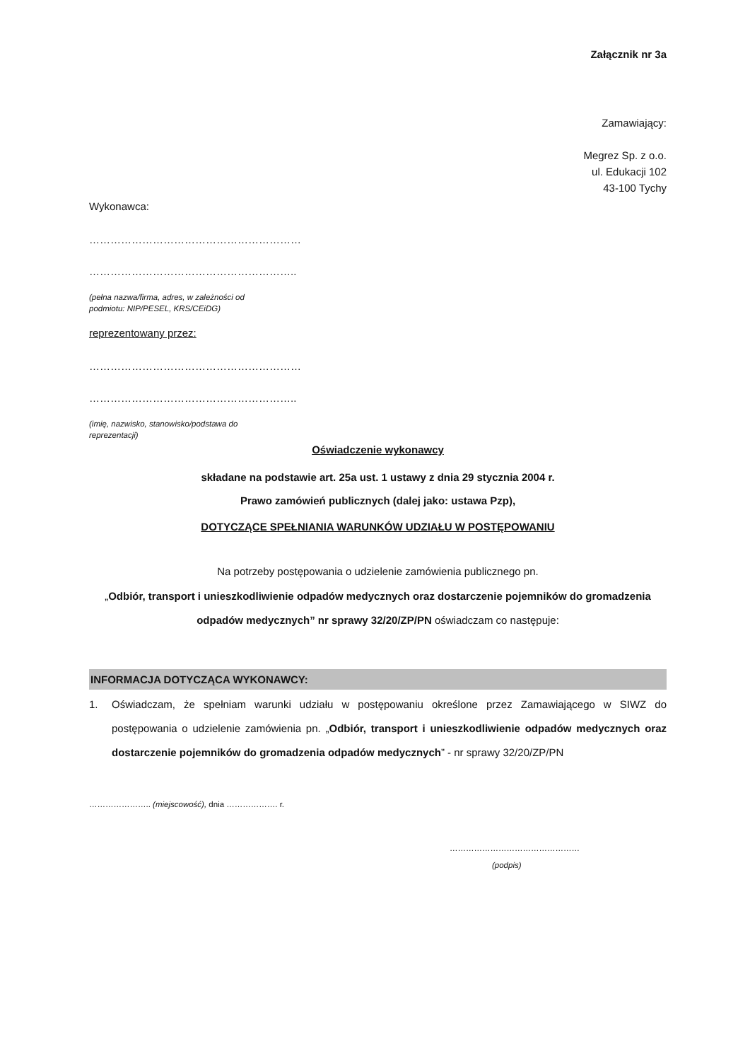Załącznik nr 3a
Zamawiający:
Megrez Sp. z o.o.
ul. Edukacji 102
43-100 Tychy
Wykonawca:
……………………………………………………
…………………………………………………..
(pełna nazwa/firma, adres, w zależności od podmiotu: NIP/PESEL, KRS/CEiDG)
reprezentowany przez:
……………………………………………………
…………………………………………………..
(imię, nazwisko, stanowisko/podstawa do reprezentacji)
Oświadczenie wykonawcy
składane na podstawie art. 25a ust. 1 ustawy z dnia 29 stycznia 2004 r.
Prawo zamówień publicznych (dalej jako: ustawa Pzp),
DOTYCZĄCE SPEŁNIANIA WARUNKÓW UDZIAŁU W POSTĘPOWANIU
Na potrzeby postępowania o udzielenie zamówienia publicznego pn.
„Odbiór, transport i unieszkodliwienie odpadów medycznych oraz dostarczenie pojemników do gromadzenia odpadów medycznych” nr sprawy 32/20/ZP/PN oświadczam co następuje:
INFORMACJA DOTYCZĄCA WYKONAWCY:
1. Oświadczam, że spełniam warunki udziału w postępowaniu określone przez Zamawiającego w SIWZ do postępowania o udzielenie zamówienia pn. „Odbiór, transport i unieszkodliwienie odpadów medycznych oraz dostarczenie pojemników do gromadzenia odpadów medycznych” - nr sprawy 32/20/ZP/PN
………………….. (miejscowość), dnia ………………. r.
…………………………………………
(podpis)